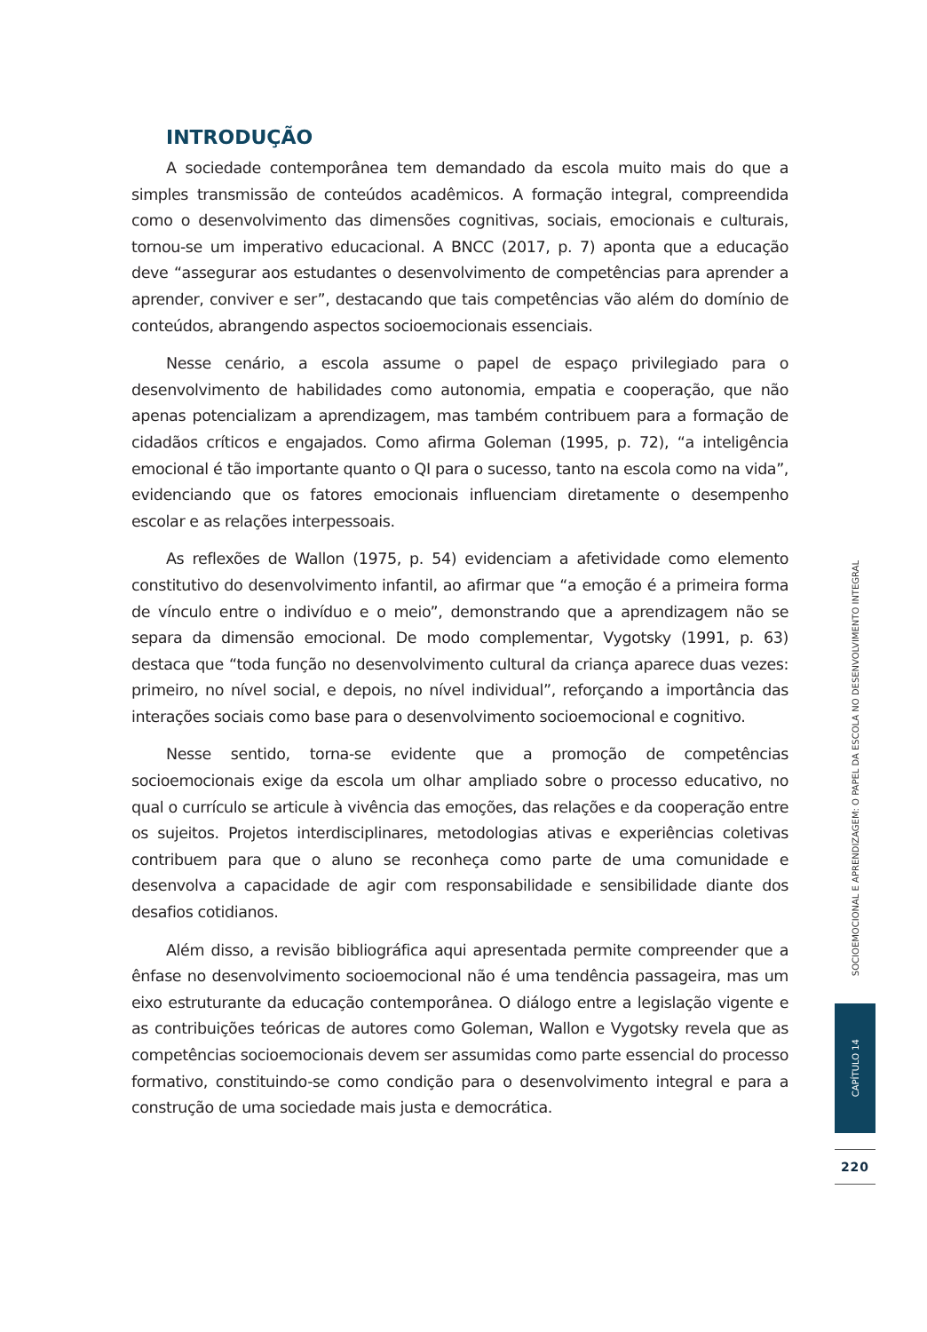INTRODUÇÃO
A sociedade contemporânea tem demandado da escola muito mais do que a simples transmissão de conteúdos acadêmicos. A formação integral, compreendida como o desenvolvimento das dimensões cognitivas, sociais, emocionais e culturais, tornou-se um imperativo educacional. A BNCC (2017, p. 7) aponta que a educação deve “assegurar aos estudantes o desenvolvimento de competências para aprender a aprender, conviver e ser”, destacando que tais competências vão além do domínio de conteúdos, abrangendo aspectos socioemocionais essenciais.
Nesse cenário, a escola assume o papel de espaço privilegiado para o desenvolvimento de habilidades como autonomia, empatia e cooperação, que não apenas potencializam a aprendizagem, mas também contribuem para a formação de cidadãos críticos e engajados. Como afirma Goleman (1995, p. 72), “a inteligência emocional é tão importante quanto o QI para o sucesso, tanto na escola como na vida”, evidenciando que os fatores emocionais influenciam diretamente o desempenho escolar e as relações interpessoais.
As reflexões de Wallon (1975, p. 54) evidenciam a afetividade como elemento constitutivo do desenvolvimento infantil, ao afirmar que “a emoção é a primeira forma de vínculo entre o indivíduo e o meio”, demonstrando que a aprendizagem não se separa da dimensão emocional. De modo complementar, Vygotsky (1991, p. 63) destaca que “toda função no desenvolvimento cultural da criança aparece duas vezes: primeiro, no nível social, e depois, no nível individual”, reforçando a importância das interações sociais como base para o desenvolvimento socioemocional e cognitivo.
Nesse sentido, torna-se evidente que a promoção de competências socioemocionais exige da escola um olhar ampliado sobre o processo educativo, no qual o currículo se articule à vivência das emoções, das relações e da cooperação entre os sujeitos. Projetos interdisciplinares, metodologias ativas e experiências coletivas contribuem para que o aluno se reconheça como parte de uma comunidade e desenvolva a capacidade de agir com responsabilidade e sensibilidade diante dos desafios cotidianos.
Além disso, a revisão bibliográfica aqui apresentada permite compreender que a ênfase no desenvolvimento socioemocional não é uma tendência passageira, mas um eixo estruturante da educação contemporânea. O diálogo entre a legislação vigente e as contribuições teóricas de autores como Goleman, Wallon e Vygotsky revela que as competências socioemocionais devem ser assumidas como parte essencial do processo formativo, constituindo-se como condição para o desenvolvimento integral e para a construção de uma sociedade mais justa e democrática.
SOCIOEMOCIONAL E APRENDIZAGEM: O PAPEL DA ESCOLA NO DESENVOLVIMENTO INTEGRAL
CAPÍTULO 14
220